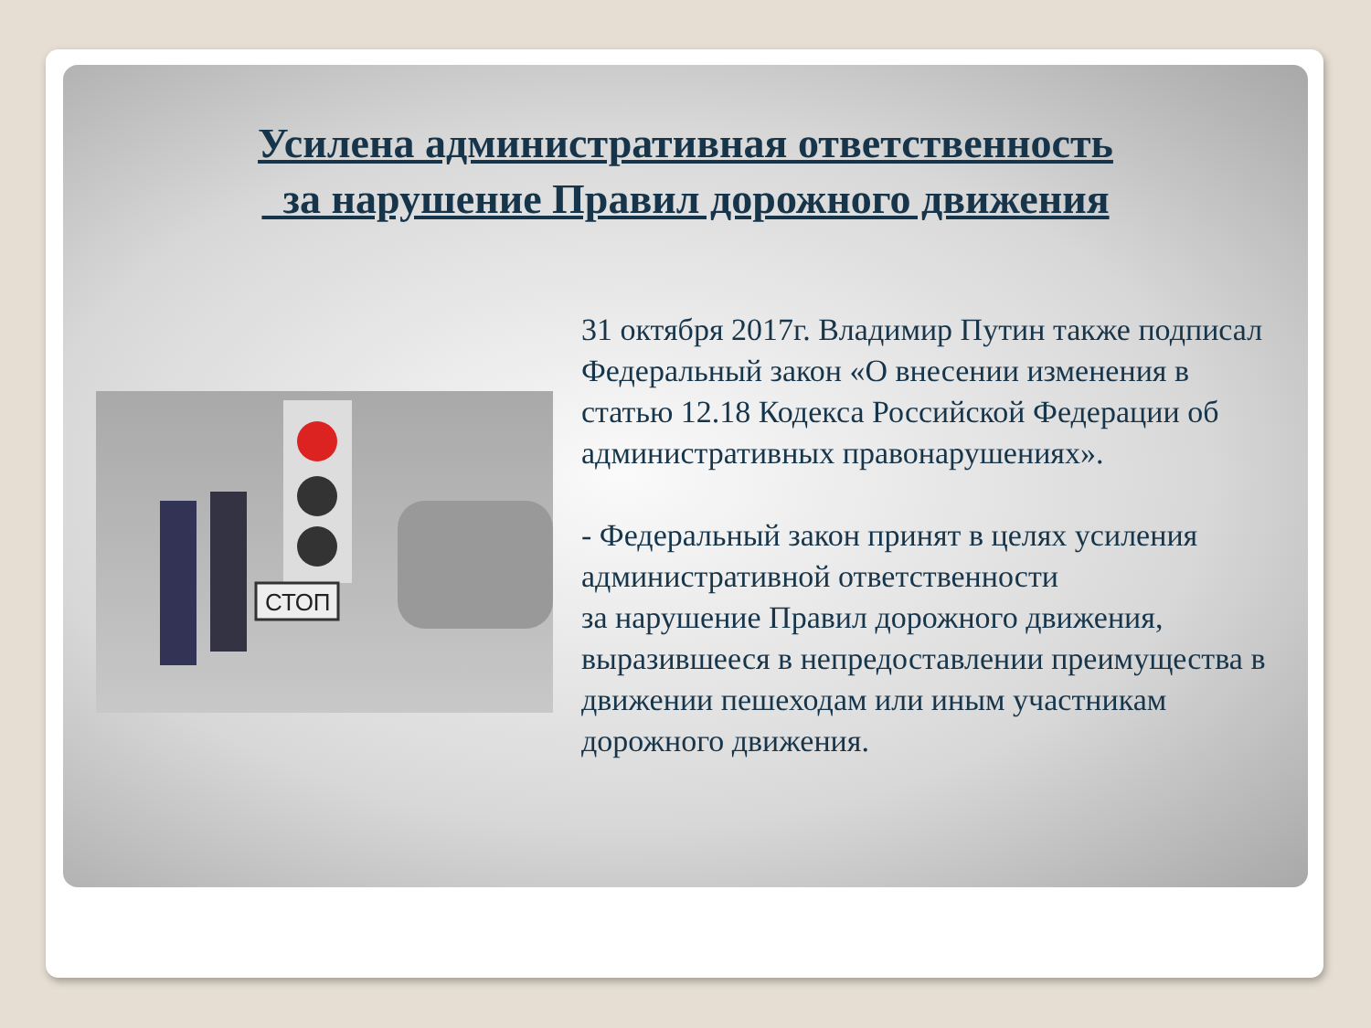Усилена административная ответственность
за нарушение Правил дорожного движения
СТОП
31 октября 2017г. Владимир Путин также подписал Федеральный закон «О внесении изменения в статью 12.18 Кодекса Российской Федерации об административных правонарушениях».
- Федеральный закон принят в целях усиления административной ответственности
за нарушение Правил дорожного движения, выразившееся в непредоставлении преимущества в движении пешеходам или иным участникам дорожного движения.